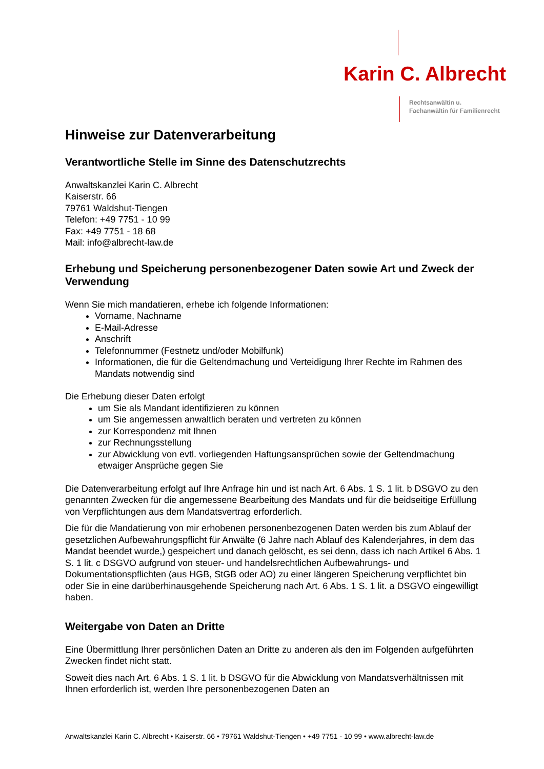Karin C. Albrecht
Rechtsanwältin u.
Fachanwältin für Familienrecht
Hinweise zur Datenverarbeitung
Verantwortliche Stelle im Sinne des Datenschutzrechts
Anwaltskanzlei Karin C. Albrecht
Kaiserstr. 66
79761 Waldshut-Tiengen
Telefon: +49 7751 - 10 99
Fax: +49 7751 - 18 68
Mail: info@albrecht-law.de
Erhebung und Speicherung personenbezogener Daten sowie Art und Zweck der Verwendung
Wenn Sie mich mandatieren, erhebe ich folgende Informationen:
Vorname, Nachname
E-Mail-Adresse
Anschrift
Telefonnummer (Festnetz und/oder Mobilfunk)
Informationen, die für die Geltendmachung und Verteidigung Ihrer Rechte im Rahmen des Mandats notwendig sind
Die Erhebung dieser Daten erfolgt
um Sie als Mandant identifizieren zu können
um Sie angemessen anwaltlich beraten und vertreten zu können
zur Korrespondenz mit Ihnen
zur Rechnungsstellung
zur Abwicklung von evtl. vorliegenden Haftungsansprüchen sowie der Geltendmachung etwaiger Ansprüche gegen Sie
Die Datenverarbeitung erfolgt auf Ihre Anfrage hin und ist nach Art. 6 Abs. 1 S. 1 lit. b DSGVO zu den genannten Zwecken für die angemessene Bearbeitung des Mandats und für die beidseitige Erfüllung von Verpflichtungen aus dem Mandatsvertrag erforderlich.
Die für die Mandatierung von mir erhobenen personenbezogenen Daten werden bis zum Ablauf der gesetzlichen Aufbewahrungspflicht für Anwälte (6 Jahre nach Ablauf des Kalenderjahres, in dem das Mandat beendet wurde,) gespeichert und danach gelöscht, es sei denn, dass ich nach Artikel 6 Abs. 1 S. 1 lit. c DSGVO aufgrund von steuer- und handelsrechtlichen Aufbewahrungs- und Dokumentationspflichten (aus HGB, StGB oder AO) zu einer längeren Speicherung verpflichtet bin oder Sie in eine darüberhinausgehende Speicherung nach Art. 6 Abs. 1 S. 1 lit. a DSGVO eingewilligt haben.
Weitergabe von Daten an Dritte
Eine Übermittlung Ihrer persönlichen Daten an Dritte zu anderen als den im Folgenden aufgeführten Zwecken findet nicht statt.
Soweit dies nach Art. 6 Abs. 1 S. 1 lit. b DSGVO für die Abwicklung von Mandatsverhältnissen mit Ihnen erforderlich ist, werden Ihre personenbezogenen Daten an
Anwaltskanzlei Karin C. Albrecht • Kaiserstr. 66 • 79761 Waldshut-Tiengen • +49 7751 - 10 99 • www.albrecht-law.de